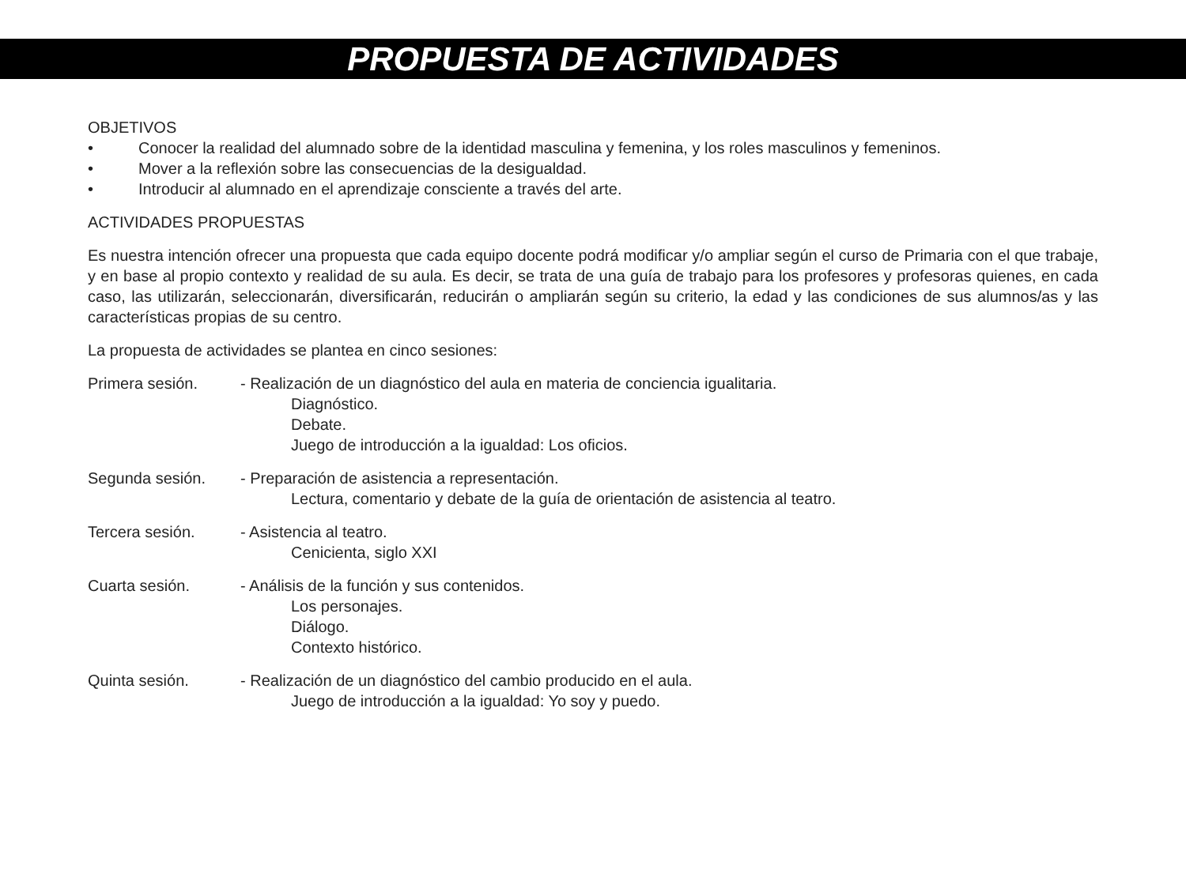PROPUESTA DE ACTIVIDADES
OBJETIVOS
• Conocer la realidad del alumnado sobre de la identidad masculina y femenina, y los roles masculinos y femeninos.
• Mover a la reflexión sobre las consecuencias de la desigualdad.
• Introducir al alumnado en el aprendizaje consciente a través del arte.
ACTIVIDADES PROPUESTAS
Es nuestra intención ofrecer una propuesta que cada equipo docente podrá modificar y/o ampliar según el curso de Primaria con el que trabaje, y en base al propio contexto y realidad de su aula. Es decir, se trata de una guía de trabajo para los profesores y profesoras quienes, en cada caso, las utilizarán, seleccionarán, diversificarán, reducirán o ampliarán según su criterio, la edad y las condiciones de sus alumnos/as y las características propias de su centro.
La propuesta de actividades se plantea en cinco sesiones:
Primera sesión. - Realización de un diagnóstico del aula en materia de conciencia igualitaria.
Diagnóstico.
Debate.
Juego de introducción a la igualdad: Los oficios.
Segunda sesión. - Preparación de asistencia a representación.
Lectura, comentario y debate de la guía de orientación de asistencia al teatro.
Tercera sesión. - Asistencia al teatro.
Cenicienta, siglo XXI
Cuarta sesión. - Análisis de la función y sus contenidos.
Los personajes.
Diálogo.
Contexto histórico.
Quinta sesión. - Realización de un diagnóstico del cambio producido en el aula.
Juego de introducción a la igualdad: Yo soy y puedo.